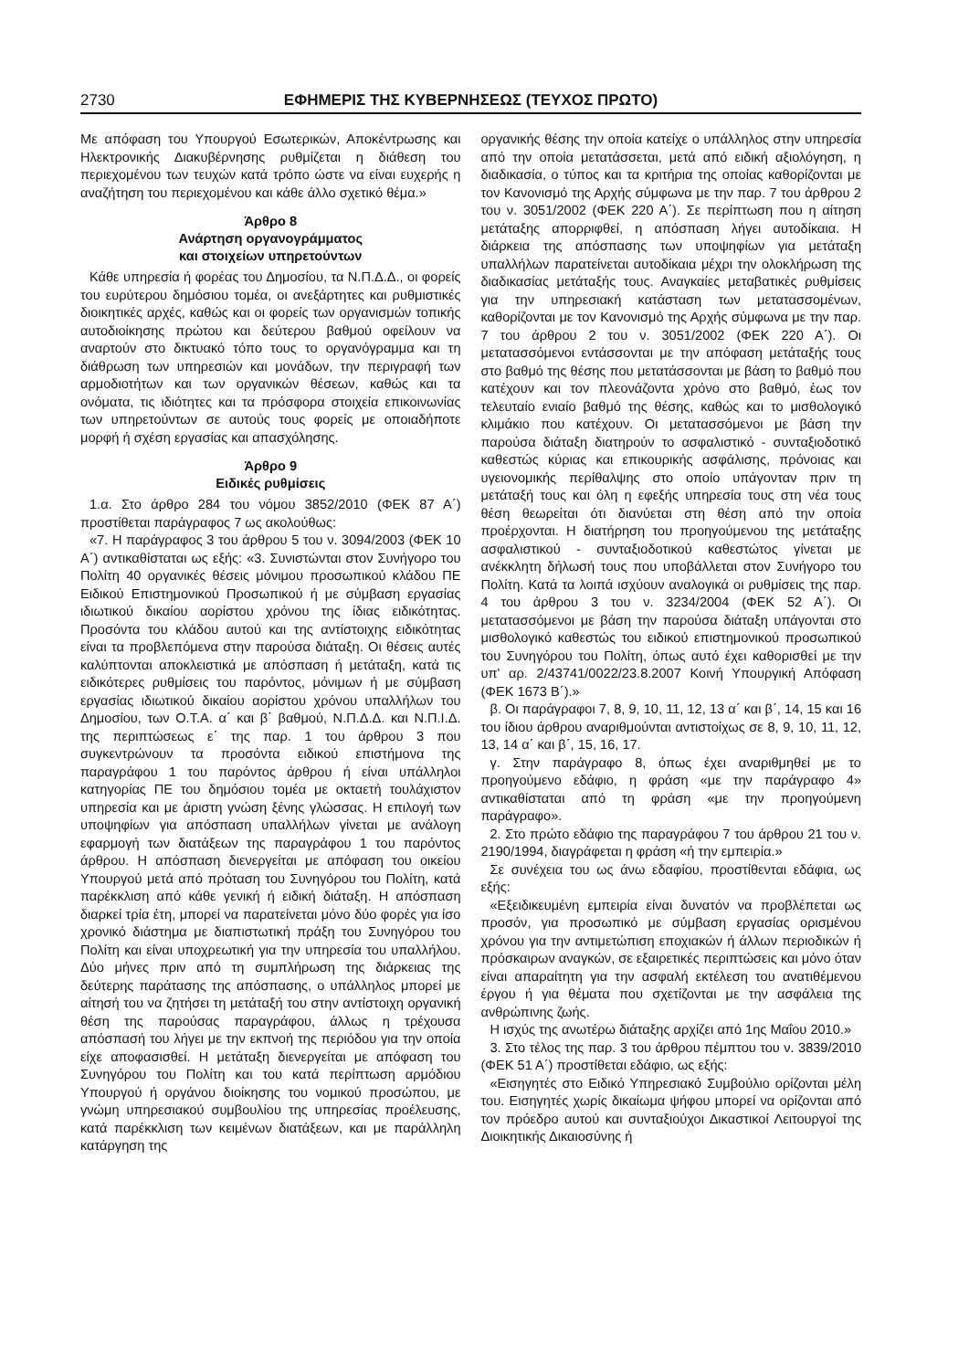2730 ΕΦΗΜΕΡΙΣ ΤΗΣ ΚΥΒΕΡΝΗΣΕΩΣ (ΤΕΥΧΟΣ ΠΡΩΤΟ)
Με απόφαση του Υπουργού Εσωτερικών, Αποκέντρωσης και Ηλεκτρονικής Διακυβέρνησης ρυθμίζεται η διάθεση του περιεχομένου των τευχών κατά τρόπο ώστε να είναι ευχερής η αναζήτηση του περιεχομένου και κάθε άλλο σχετικό θέμα.»
Άρθρο 8
Ανάρτηση οργανογράμματος
και στοιχείων υπηρετούντων
Κάθε υπηρεσία ή φορέας του Δημοσίου, τα Ν.Π.Δ.Δ., οι φορείς του ευρύτερου δημόσιου τομέα, οι ανεξάρτητες και ρυθμιστικές διοικητικές αρχές, καθώς και οι φορείς των οργανισμών τοπικής αυτοδιοίκησης πρώτου και δεύτερου βαθμού οφείλουν να αναρτούν στο δικτυακό τόπο τους το οργανόγραμμα και τη διάθρωση των υπηρεσιών και μονάδων, την περιγραφή των αρμοδιοτήτων και των οργανικών θέσεων, καθώς και τα ονόματα, τις ιδιότητες και τα πρόσφορα στοιχεία επικοινωνίας των υπηρετούντων σε αυτούς τους φορείς με οποιαδήποτε μορφή ή σχέση εργασίας και απασχόλησης.
Άρθρο 9
Ειδικές ρυθμίσεις
1.α. Στο άρθρο 284 του νόμου 3852/2010 (ΦΕΚ 87 Α΄) προστίθεται παράγραφος 7 ως ακολούθως:
«7. Η παράγραφος 3 του άρθρου 5 του ν. 3094/2003 (ΦΕΚ 10 Α΄) αντικαθίσταται ως εξής: «3. Συνιστώνται στον Συνήγορο του Πολίτη 40 οργανικές θέσεις μόνιμου προσωπικού κλάδου ΠΕ Ειδικού Επιστημονικού Προσωπικού ή με σύμβαση εργασίας ιδιωτικού δικαίου αορίστου χρόνου της ίδιας ειδικότητας. Προσόντα του κλάδου αυτού και της αντίστοιχης ειδικότητας είναι τα προβλεπόμενα στην παρούσα διάταξη. Οι θέσεις αυτές καλύπτονται αποκλειστικά με απόσπαση ή μετάταξη, κατά τις ειδικότερες ρυθμίσεις του παρόντος, μόνιμων ή με σύμβαση εργασίας ιδιωτικού δικαίου αορίστου χρόνου υπαλλήλων του Δημοσίου, των Ο.Τ.Α. α΄ και β΄ βαθμού, Ν.Π.Δ.Δ. και Ν.Π.Ι.Δ. της περιπτώσεως ε΄ της παρ. 1 του άρθρου 3 που συγκεντρώνουν τα προσόντα ειδικού επιστήμονα της παραγράφου 1 του παρόντος άρθρου ή είναι υπάλληλοι κατηγορίας ΠΕ του δημόσιου τομέα με οκταετή τουλάχιστον υπηρεσία και με άριστη γνώση ξένης γλώσσας. Η επιλογή των υποψηφίων για απόσπαση υπαλλήλων γίνεται με ανάλογη εφαρμογή των διατάξεων της παραγράφου 1 του παρόντος άρθρου. Η απόσπαση διενεργείται με απόφαση του οικείου Υπουργού μετά από πρόταση του Συνηγόρου του Πολίτη, κατά παρέκκλιση από κάθε γενική ή ειδική διάταξη. Η απόσπαση διαρκεί τρία έτη, μπορεί να παρατείνεται μόνο δύο φορές για ίσο χρονικό διάστημα με διαπιστωτική πράξη του Συνηγόρου του Πολίτη και είναι υποχρεωτική για την υπηρεσία του υπαλλήλου. Δύο μήνες πριν από τη συμπλήρωση της διάρκειας της δεύτερης παράτασης της απόσπασης, ο υπάλληλος μπορεί με αίτησή του να ζητήσει τη μετάταξή του στην αντίστοιχη οργανική θέση της παρούσας παραγράφου, άλλως η τρέχουσα απόσπασή του λήγει με την εκπνοή της περιόδου για την οποία είχε αποφασισθεί. Η μετάταξη διενεργείται με απόφαση του Συνηγόρου του Πολίτη και του κατά περίπτωση αρμόδιου Υπουργού ή οργάνου διοίκησης του νομικού προσώπου, με γνώμη υπηρεσιακού συμβουλίου της υπηρεσίας προέλευσης, κατά παρέκκλιση των κειμένων διατάξεων, και με παράλληλη κατάργηση της
οργανικής θέσης την οποία κατείχε ο υπάλληλος στην υπηρεσία από την οποία μετατάσσεται, μετά από ειδική αξιολόγηση, η διαδικασία, ο τύπος και τα κριτήρια της οποίας καθορίζονται με τον Κανονισμό της Αρχής σύμφωνα με την παρ. 7 του άρθρου 2 του ν. 3051/2002 (ΦΕΚ 220 Α΄). Σε περίπτωση που η αίτηση μετάταξης απορριφθεί, η απόσπαση λήγει αυτοδίκαια. Η διάρκεια της απόσπασης των υποψηφίων για μετάταξη υπαλλήλων παρατείνεται αυτοδίκαια μέχρι την ολοκλήρωση της διαδικασίας μετάταξής τους. Αναγκαίες μεταβατικές ρυθμίσεις για την υπηρεσιακή κατάσταση των μετατασσομένων, καθορίζονται με τον Κανονισμό της Αρχής σύμφωνα με την παρ. 7 του άρθρου 2 του ν. 3051/2002 (ΦΕΚ 220 Α΄). Οι μετατασσόμενοι εντάσσονται με την απόφαση μετάταξής τους στο βαθμό της θέσης που μετατάσσονται με βάση το βαθμό που κατέχουν και τον πλεονάζοντα χρόνο στο βαθμό, έως τον τελευταίο ενιαίο βαθμό της θέσης, καθώς και το μισθολογικό κλιμάκιο που κατέχουν. Οι μετατασσόμενοι με βάση την παρούσα διάταξη διατηρούν το ασφαλιστικό - συνταξιοδοτικό καθεστώς κύριας και επικουρικής ασφάλισης, πρόνοιας και υγειονομικής περίθαλψης στο οποίο υπάγονταν πριν τη μετάταξή τους και όλη η εφεξής υπηρεσία τους στη νέα τους θέση θεωρείται ότι διανύεται στη θέση από την οποία προέρχονται. Η διατήρηση του προηγούμενου της μετάταξης ασφαλιστικού - συνταξιοδοτικού καθεστώτος γίνεται με ανέκκλητη δήλωσή τους που υποβάλλεται στον Συνήγορο του Πολίτη. Κατά τα λοιπά ισχύουν αναλογικά οι ρυθμίσεις της παρ. 4 του άρθρου 3 του ν. 3234/2004 (ΦΕΚ 52 Α΄). Οι μετατασσόμενοι με βάση την παρούσα διάταξη υπάγονται στο μισθολογικό καθεστώς του ειδικού επιστημονικού προσωπικού του Συνηγόρου του Πολίτη, όπως αυτό έχει καθορισθεί με την υπ' αρ. 2/43741/0022/23.8.2007 Κοινή Υπουργική Απόφαση (ΦΕΚ 1673 Β΄).»
β. Οι παράγραφοι 7, 8, 9, 10, 11, 12, 13 α΄ και β΄, 14, 15 και 16 του ίδιου άρθρου αναριθμούνται αντιστοίχως σε 8, 9, 10, 11, 12, 13, 14 α΄ και β΄, 15, 16, 17.
γ. Στην παράγραφο 8, όπως έχει αναριθμηθεί με το προηγούμενο εδάφιο, η φράση «με την παράγραφο 4» αντικαθίσταται από τη φράση «με την προηγούμενη παράγραφο».
2. Στο πρώτο εδάφιο της παραγράφου 7 του άρθρου 21 του ν. 2190/1994, διαγράφεται η φράση «ή την εμπειρία.»
Σε συνέχεια του ως άνω εδαφίου, προστίθενται εδάφια, ως εξής:
«Εξειδικευμένη εμπειρία είναι δυνατόν να προβλέπεται ως προσόν, για προσωπικό με σύμβαση εργασίας ορισμένου χρόνου για την αντιμετώπιση εποχιακών ή άλλων περιοδικών ή πρόσκαιρων αναγκών, σε εξαιρετικές περιπτώσεις και μόνο όταν είναι απαραίτητη για την ασφαλή εκτέλεση του ανατιθέμενου έργου ή για θέματα που σχετίζονται με την ασφάλεια της ανθρώπινης ζωής.
Η ισχύς της ανωτέρω διάταξης αρχίζει από 1ης Μαΐου 2010.»
3. Στο τέλος της παρ. 3 του άρθρου πέμπτου του ν. 3839/2010 (ΦΕΚ 51 Α΄) προστίθεται εδάφιο, ως εξής:
«Εισηγητές στο Ειδικό Υπηρεσιακό Συμβούλιο ορίζονται μέλη του. Εισηγητές χωρίς δικαίωμα ψήφου μπορεί να ορίζονται από τον πρόεδρο αυτού και συνταξιούχοι Δικαστικοί Λειτουργοί της Διοικητικής Δικαιοσύνης ή